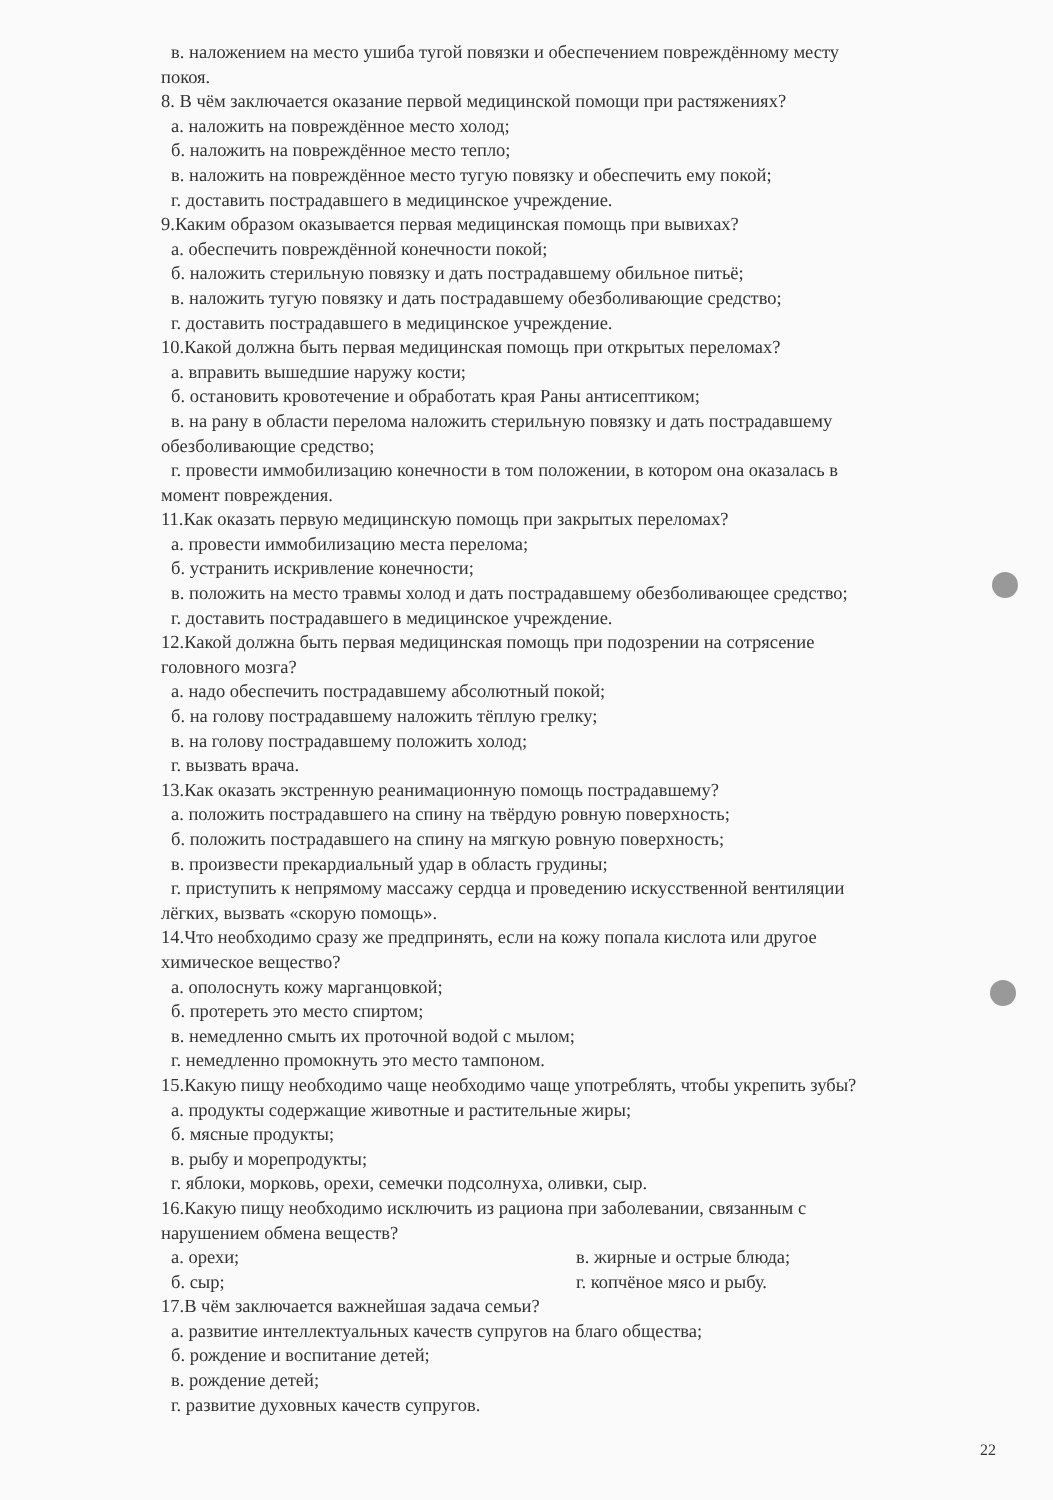в. наложением на место ушиба тугой повязки и обеспечением повреждённому месту
покоя.
8. В чём заключается оказание первой медицинской помощи при растяжениях?
а. наложить на повреждённое место холод;
б. наложить на повреждённое место тепло;
в. наложить на повреждённое место тугую повязку и обеспечить ему покой;
г. доставить пострадавшего в медицинское учреждение.
9.Каким образом оказывается первая медицинская помощь при вывихах?
а. обеспечить повреждённой конечности покой;
б. наложить стерильную повязку и дать пострадавшему обильное питьё;
в. наложить тугую повязку и дать пострадавшему обезболивающие средство;
г. доставить пострадавшего в медицинское учреждение.
10.Какой должна быть первая медицинская помощь при открытых переломах?
а. вправить вышедшие наружу кости;
б. остановить кровотечение и обработать края Раны антисептиком;
в. на рану в области перелома наложить стерильную повязку и дать пострадавшему
обезболивающие средство;
г. провести иммобилизацию конечности в том положении, в котором она оказалась в
момент повреждения.
11.Как оказать первую медицинскую помощь при закрытых переломах?
а. провести иммобилизацию места перелома;
б. устранить искривление конечности;
в. положить на место травмы холод и дать пострадавшему обезболивающее средство;
г. доставить пострадавшего в медицинское учреждение.
12.Какой должна быть первая медицинская помощь при подозрении на сотрясение
головного мозга?
а. надо обеспечить пострадавшему абсолютный покой;
б. на голову пострадавшему наложить тёплую грелку;
в. на голову пострадавшему положить холод;
г. вызвать врача.
13.Как оказать экстренную реанимационную помощь пострадавшему?
а. положить пострадавшего на спину на твёрдую ровную поверхность;
б. положить пострадавшего на спину на мягкую ровную поверхность;
в. произвести прекардиальный удар в область грудины;
г. приступить к непрямому массажу сердца и проведению искусственной вентиляции
лёгких, вызвать «скорую помощь».
14.Что необходимо сразу же предпринять, если на кожу попала кислота или другое
химическое вещество?
а. ополоснуть кожу марганцовкой;
б. протереть это место спиртом;
в. немедленно смыть их проточной водой с мылом;
г. немедленно промокнуть это место тампоном.
15.Какую пищу необходимо чаще необходимо чаще употреблять, чтобы укрепить зубы?
а. продукты содержащие животные и растительные жиры;
б. мясные продукты;
в. рыбу и морепродукты;
г. яблоки, морковь, орехи, семечки подсолнуха, оливки, сыр.
16.Какую пищу необходимо исключить из рациона при заболевании, связанным с
нарушением обмена веществ?
а. орехи; в. жирные и острые блюда;
б. сыр; г. копчёное мясо и рыбу.
17.В чём заключается важнейшая задача семьи?
а. развитие интеллектуальных качеств супругов на благо общества;
б. рождение и воспитание детей;
в. рождение детей;
г. развитие духовных качеств супругов.
22